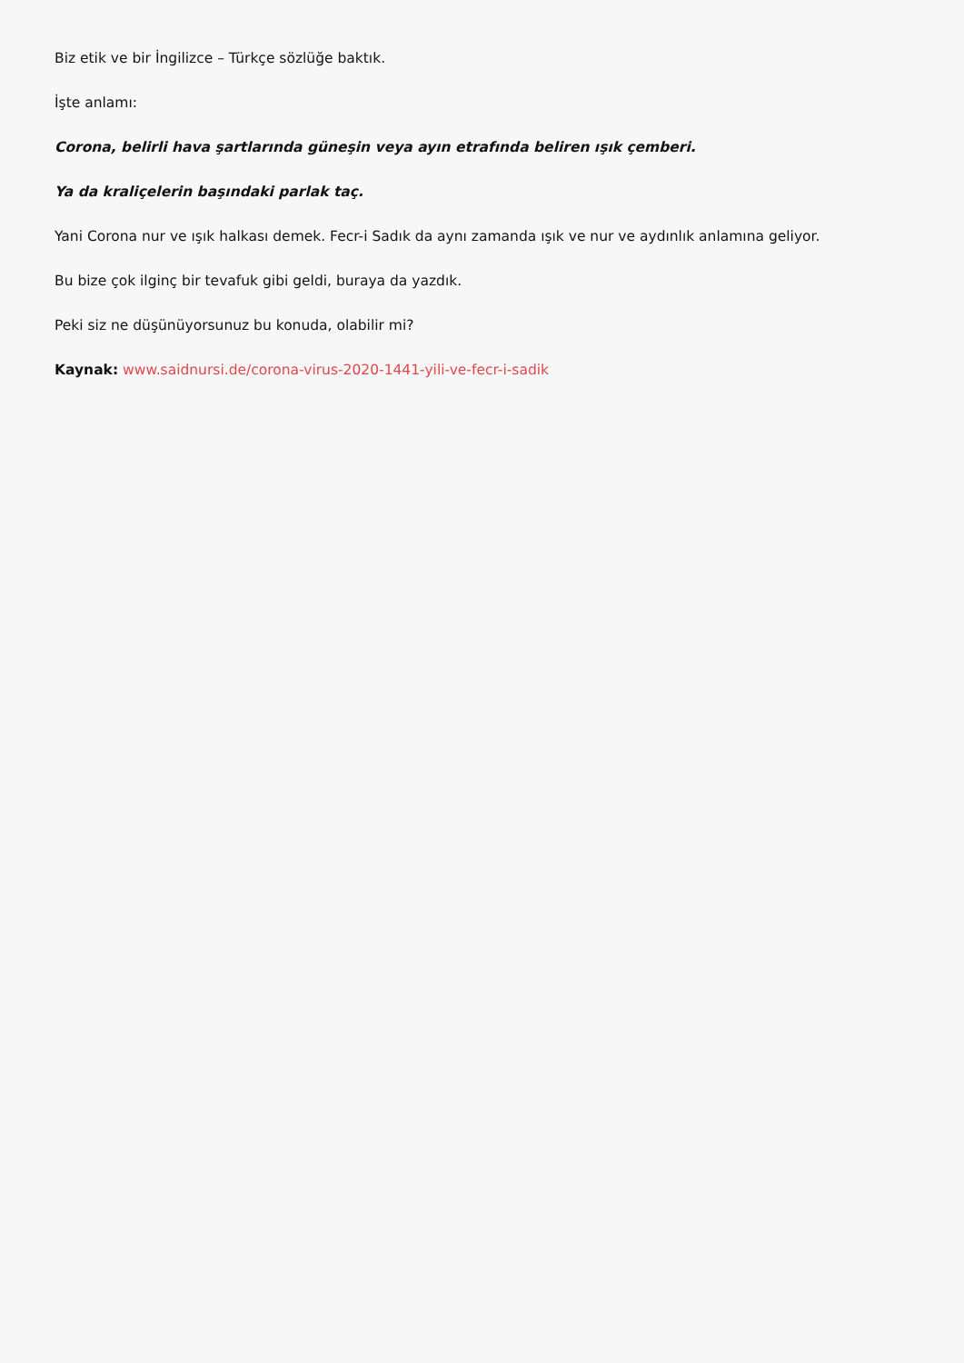Biz etik ve bir İngilizce – Türkçe sözlüğe baktık.
İşte anlamı:
Corona, belirli hava şartlarında güneşin veya ayın etrafında beliren ışık çemberi.
Ya da kraliçelerin başındaki parlak taç.
Yani Corona nur ve ışık halkası demek. Fecr-i Sadık da aynı zamanda ışık ve nur ve aydınlık anlamına geliyor.
Bu bize çok ilginç bir tevafuk gibi geldi, buraya da yazdık.
Peki siz ne düşünüyorsunuz bu konuda, olabilir mi?
Kaynak: www.saidnursi.de/corona-virus-2020-1441-yili-ve-fecr-i-sadik